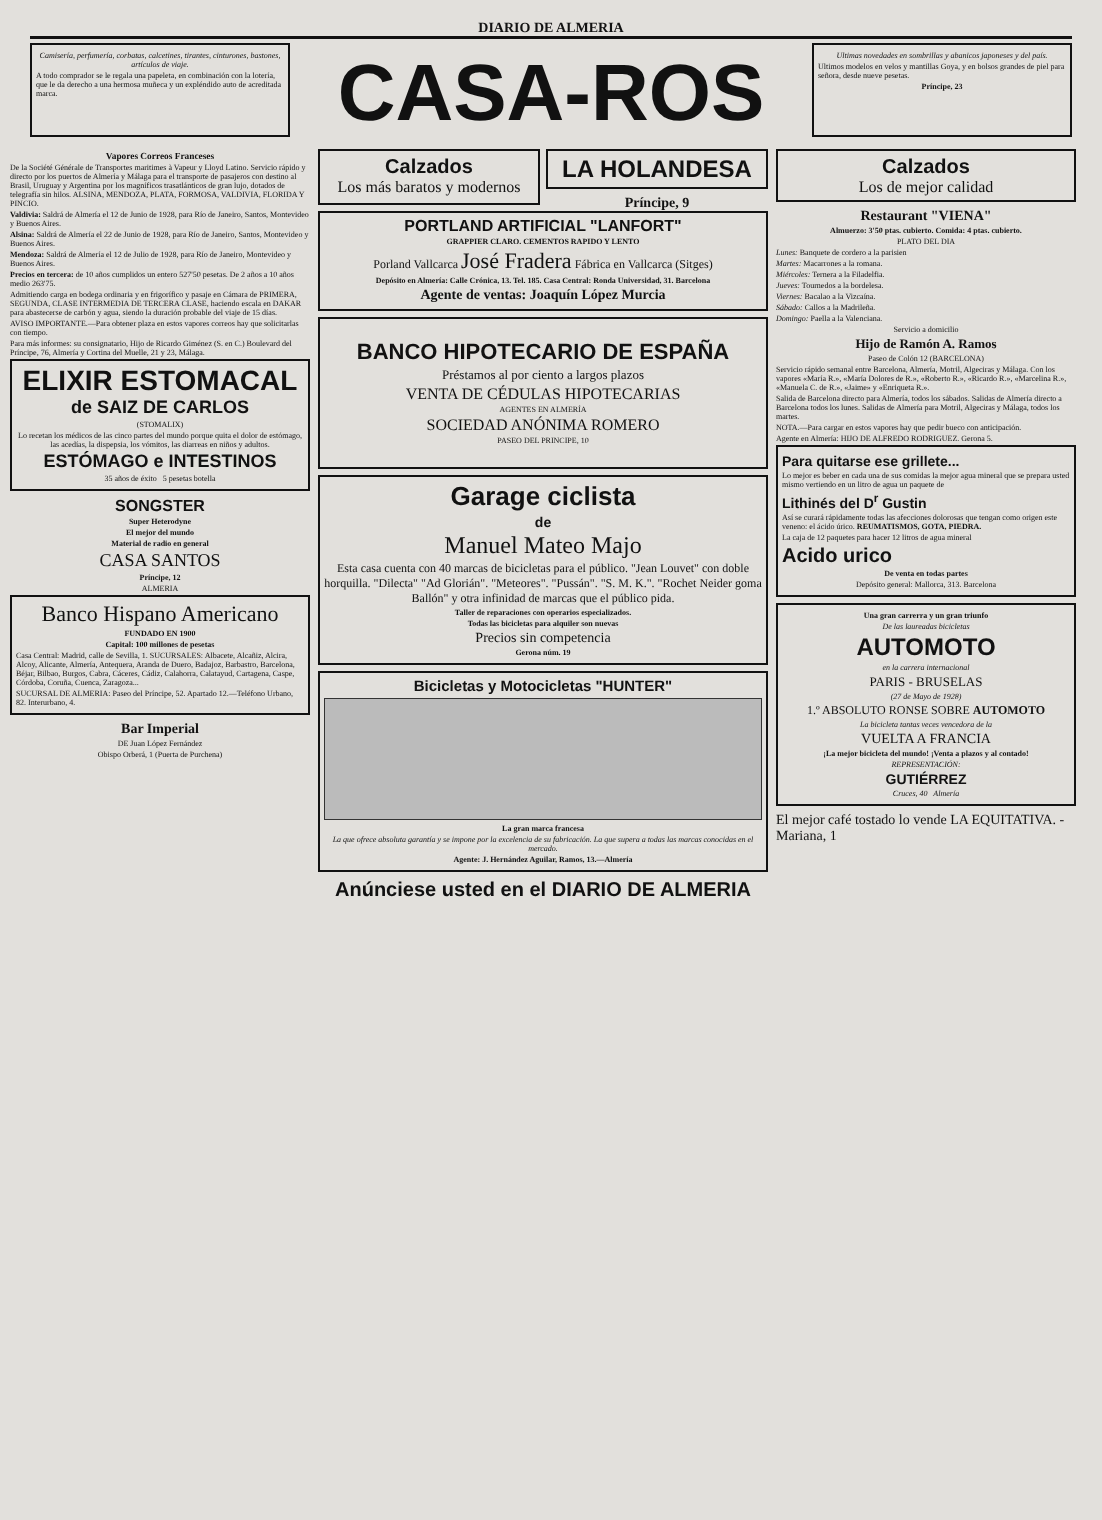DIARIO DE ALMERIA
Camisería, perfumería, corbatas, calcetines, tirantes, cinturones, bastones, artículos de viaje.
A todo comprador se le regala una papeleta, en combinación con la lotería, que le da derecho a una hermosa muñeca y un expléndido auto de acreditada marca.
CASA-ROS
Ultimas novedades en sombrillas y abanicos japoneses y del país.
Ultimos modelos en velos y mantillas Goya, y en bolsos grandes de piel para señora, desde nueve pesetas.
Príncipe, 23
Vapores Correos Franceses
De la Société Générale de Transportes maritimes à Vapeur y Lloyd Latino. Servicio rápido y directo por los puertos de Almería y Málaga para el transporte de pasajeros con destino al Brasil, Uruguay y Argentina por los magníficos trasatlánticos de gran lujo, dotados de telegrafía sin hilos. ALSINA, MENDOZA, PLATA, FORMOSA, VALDIVIA, FLORIDA Y PINCIO.
Valdivia: Saldrá de Almería el 12 de Junio de 1928, para Río de Janeiro, Santos, Montevideo y Buenos Aires.
Alsina: Saldrá de Almería el 22 de Junio de 1928, para Río de Janeiro, Santos, Montevideo y Buenos Aires.
Mendoza: Saldrá de Almería el 12 de Julio de 1928, para Río de Janeiro, Montevideo y Buenos Aires.
Precios en tercera: de 10 años cumplidos un entero 527'50 pesetas. De 2 años a 10 años medio 263'75.
Admitiendo carga en bodega ordinaria y en frigorífico y pasaje en Cámara de PRIMERA, SEGUNDA, CLASE INTERMEDIA DE TERCERA CLASE, haciendo escala en DAKAR para abastecerse de carbón y agua, siendo la duración probable del viaje de 15 días.
AVISO IMPORTANTE.—Para obtener plaza en estos vapores correos hay que solicitarlas con tiempo.
Para más informes: su consignatario, Hijo de Ricardo Giménez (S. en C.) Boulevard del Príncipe, 76, Almería y Cortina del Muelle, 21 y 23, Málaga.
ELIXIR ESTOMACAL
de SAIZ DE CARLOS
(STOMALIX)
Lo recetan los médicos de las cinco partes del mundo porque quita el dolor de estómago, las acedías, la dispepsia, los vómitos, las diarreas en niños y adultos.
ESTÓMAGO e INTESTINOS
35 años de éxito 5 pesetas botella
SONGSTER
Super Heterodyne
El mejor del mundo
Material de radio en general
CASA SANTOS
Príncipe, 12
ALMERIA
Banco Hispano Americano
FUNDADO EN 1900
Capital: 100 millones de pesetas
Casa Central: Madrid, calle de Sevilla, 1. SUCURSALES: Albacete, Alcañiz, Alcira, Alcoy, Alicante, Almería, Antequera, Aranda de Duero, Badajoz, Barbastro, Barcelona, Béjar, Bilbao, Burgos, Cabra, Cáceres, Cádiz, Calahorra, Calatayud, Cartagena, Caspe, Córdoba, Coruña, Cuenca, Zaragoza...
SUCURSAL DE ALMERIA: Paseo del Príncipe, 52. Apartado 12.—Teléfono Urbano, 82. Interurbano, 4.
Bar Imperial
DE Juan López Fernández
Obispo Orberá, 1 (Puerta de Purchena)
Calzados
Los más baratos y modernos
LA HOLANDESA
Príncipe, 9
PORTLAND ARTIFICIAL "LANFORT"
GRAPPIER CLARO. CEMENTOS RAPIDO Y LENTO
Porland Vallcarca José Fradera Fábrica en Vallcarca (Sitges)
Depósito en Almería: Calle Crónica, 13. Tel. 185. Casa Central: Ronda Universidad, 31. Barcelona
Agente de ventas: Joaquín López Murcia
BANCO HIPOTECARIO DE ESPAÑA
Préstamos al por ciento a largos plazos
VENTA DE CÉDULAS HIPOTECARIAS
AGENTES EN ALMERÍA
SOCIEDAD ANÓNIMA ROMERO
PASEO DEL PRINCIPE, 10
Garage ciclista
de
Manuel Mateo Majo
Esta casa cuenta con 40 marcas de bicicletas para el público. "Jean Louvet" con doble horquilla. "Dilecta" "Ad Glorián". "Meteores". "Pussán". "S. M. K.". "Rochet Neider goma Ballón" y otra infinidad de marcas que el público pida.
Taller de reparaciones con operarios especializados.
Todas las bicicletas para alquiler son nuevas
Precios sin competencia
Gerona núm. 19
Bicicletas y Motocicletas "HUNTER"
La gran marca francesa
La que ofrece absoluta garantía y se impone por la excelencia de su fabricación. La que supera a todas las marcas conocidas en el mercado.
Agente: J. Hernández Aguilar, Ramos, 13.—Almería
Anúnciese usted en el DIARIO DE ALMERIA
Calzados
Los de mejor calidad
Restaurant "VIENA"
Almuerzo: 3'50 ptas. cubierto. Comida: 4 ptas. cubierto.
PLATO DEL DIA
Lunes: Banquete de cordero a la parisien
Martes: Macarrones a la romana.
Miércoles: Ternera a la Filadelfia.
Jueves: Tournedos a la bordelesa.
Viernes: Bacalao a la Vizcaína.
Sábado: Callos a la Madrileña.
Domingo: Paella a la Valenciana.
Servicio a domicilio
Hijo de Ramón A. Ramos
Paseo de Colón 12 (BARCELONA)
Servicio rápido semanal entre Barcelona, Almería, Motril, Algeciras y Málaga. Con los vapores «María R.», «María Dolores de R.», «Roberto R.», «Ricardo R.», «Marcelina R.», «Manuela C. de R.», «Jaime» y «Enriqueta R.».
Salida de Barcelona directo para Almería, todos los sábados. Salidas de Almería directo a Barcelona todos los lunes. Salidas de Almería para Motril, Algeciras y Málaga, todos los martes.
NOTA.—Para cargar en estos vapores hay que pedir bueco con anticipación.
Agente en Almería: HIJO DE ALFREDO RODRIGUEZ. Gerona 5.
Para quitarse ese grillete...
Lo mejor es beber en cada una de sus comidas la mejor agua mineral que se prepara usted mismo vertiendo en un litro de agua un paquete de
Lithinés del D<sup>r</sup> Gustin
Así se curará rápidamente todas las afecciones dolorosas que tengan como origen este veneno: el ácido úrico. REUMATISMOS, GOTA, PIEDRA.
La caja de 12 paquetes para hacer 12 litros de agua mineral
Acido urico
De venta en todas partes
Depósito general: Mallorca, 313. Barcelona
Una gran carrerra y un gran triunfo
De las laureadas bicicletas
AUTOMOTO
en la carrera internacional
PARIS - BRUSELAS
(27 de Mayo de 1928)
1.º ABSOLUTO RONSE SOBRE AUTOMOTO
La bicicleta tantas veces vencedora de la
VUELTA A FRANCIA
¡La mejor bicicleta del mundo! ¡Venta a plazos y al contado!
REPRESENTACIÓN:
GUTIÉRREZ
Cruces, 40 Almería
El mejor café tostado lo vende LA EQUITATIVA. - Mariana, 1